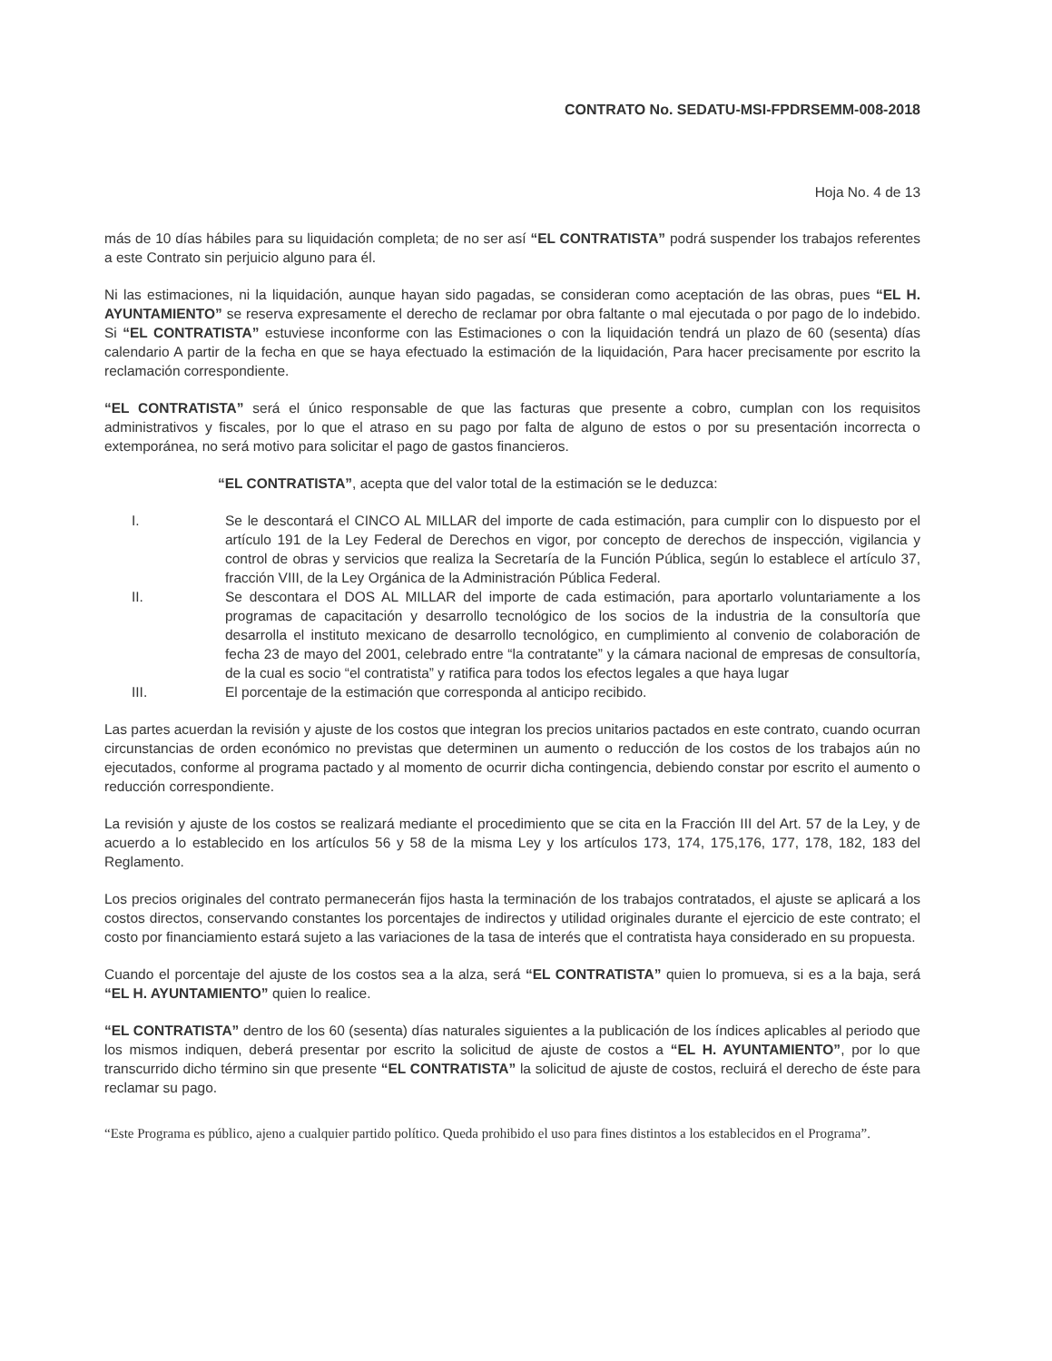CONTRATO No. SEDATU-MSI-FPDRSEMM-008-2018
Hoja No. 4 de 13
más de 10 días hábiles para su liquidación completa; de no ser así “EL CONTRATISTA” podrá suspender los trabajos referentes a este Contrato sin perjuicio alguno para él.
Ni las estimaciones, ni la liquidación, aunque hayan sido pagadas, se consideran como aceptación de las obras, pues “EL H. AYUNTAMIENTO” se reserva expresamente el derecho de reclamar por obra faltante o mal ejecutada o por pago de lo indebido. Si “EL CONTRATISTA” estuviese inconforme con las Estimaciones o con la liquidación tendrá un plazo de 60 (sesenta) días calendario A partir de la fecha en que se haya efectuado la estimación de la liquidación, Para hacer precisamente por escrito la reclamación correspondiente.
“EL CONTRATISTA” será el único responsable de que las facturas que presente a cobro, cumplan con los requisitos administrativos y fiscales, por lo que el atraso en su pago por falta de alguno de estos o por su presentación incorrecta o extemporánea, no será motivo para solicitar el pago de gastos financieros.
“EL CONTRATISTA”, acepta que del valor total de la estimación se le deduzca:
I. Se le descontará el CINCO AL MILLAR del importe de cada estimación, para cumplir con lo dispuesto por el artículo 191 de la Ley Federal de Derechos en vigor, por concepto de derechos de inspección, vigilancia y control de obras y servicios que realiza la Secretaría de la Función Pública, según lo establece el artículo 37, fracción VIII, de la Ley Orgánica de la Administración Pública Federal.
II. Se descontara el DOS AL MILLAR del importe de cada estimación, para aportarlo voluntariamente a los programas de capacitación y desarrollo tecnológico de los socios de la industria de la consultoría que desarrolla el instituto mexicano de desarrollo tecnológico, en cumplimiento al convenio de colaboración de fecha 23 de mayo del 2001, celebrado entre “la contratante” y la cámara nacional de empresas de consultoría, de la cual es socio “el contratista” y ratifica para todos los efectos legales a que haya lugar
III. El porcentaje de la estimación que corresponda al anticipo recibido.
Las partes acuerdan la revisión y ajuste de los costos que integran los precios unitarios pactados en este contrato, cuando ocurran circunstancias de orden económico no previstas que determinen un aumento o reducción de los costos de los trabajos aún no ejecutados, conforme al programa pactado y al momento de ocurrir dicha contingencia, debiendo constar por escrito el aumento o reducción correspondiente.
La revisión y ajuste de los costos se realizará mediante el procedimiento que se cita en la Fracción III del Art. 57 de la Ley, y de acuerdo a lo establecido en los artículos 56 y 58 de la misma Ley y los artículos 173, 174, 175,176, 177, 178, 182, 183 del Reglamento.
Los precios originales del contrato permanecerán fijos hasta la terminación de los trabajos contratados, el ajuste se aplicará a los costos directos, conservando constantes los porcentajes de indirectos y utilidad originales durante el ejercicio de este contrato; el costo por financiamiento estará sujeto a las variaciones de la tasa de interés que el contratista haya considerado en su propuesta.
Cuando el porcentaje del ajuste de los costos sea a la alza, será “EL CONTRATISTA” quien lo promueva, si es a la baja, será “EL H. AYUNTAMIENTO” quien lo realice.
“EL CONTRATISTA” dentro de los 60 (sesenta) días naturales siguientes a la publicación de los índices aplicables al periodo que los mismos indiquen, deberá presentar por escrito la solicitud de ajuste de costos a “EL H. AYUNTAMIENTO”, por lo que transcurrido dicho término sin que presente “EL CONTRATISTA” la solicitud de ajuste de costos, recluirá el derecho de éste para reclamar su pago.
“Este Programa es público, ajeno a cualquier partido político. Queda prohibido el uso para fines distintos a los establecidos en el Programa”.